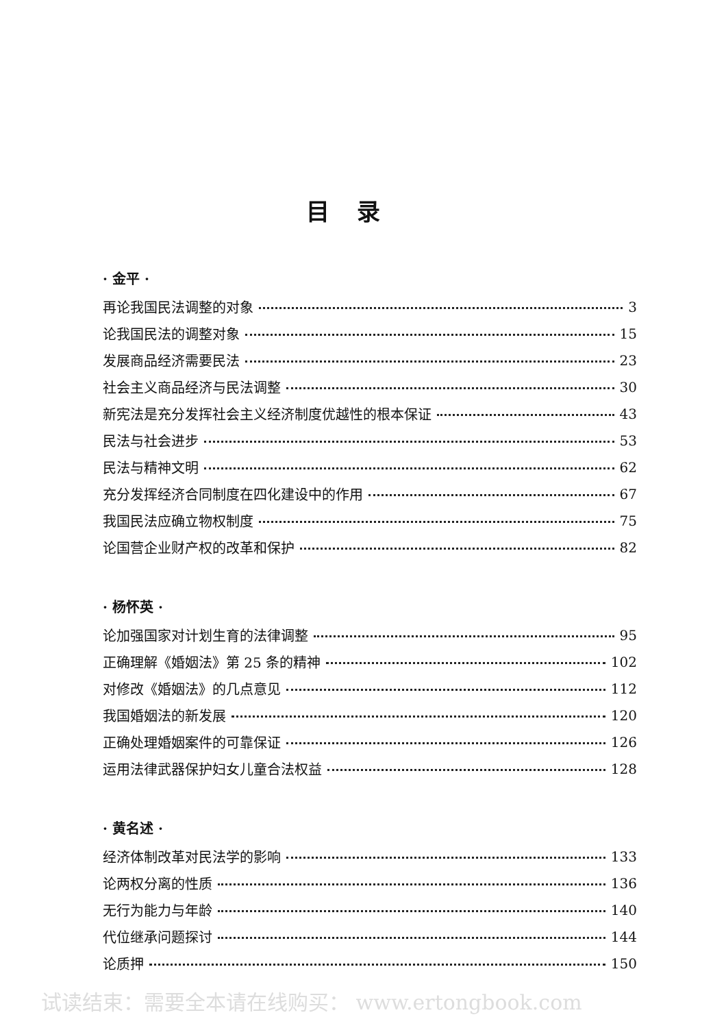目录
· 金平 ·
再论我国民法调整的对象 3
论我国民法的调整对象 15
发展商品经济需要民法 23
社会主义商品经济与民法调整 30
新宪法是充分发挥社会主义经济制度优越性的根本保证 43
民法与社会进步 53
民法与精神文明 62
充分发挥经济合同制度在四化建设中的作用 67
我国民法应确立物权制度 75
论国营企业财产权的改革和保护 82
· 杨怀英 ·
论加强国家对计划生育的法律调整 95
正确理解《婚姻法》第 25 条的精神 102
对修改《婚姻法》的几点意见 112
我国婚姻法的新发展 120
正确处理婚姻案件的可靠保证 126
运用法律武器保护妇女儿童合法权益 128
· 黄名述 ·
经济体制改革对民法学的影响 133
论两权分离的性质 136
无行为能力与年龄 140
代位继承问题探讨 144
论质押 150
试读结束：需要全本请在线购买： www.ertongbook.com